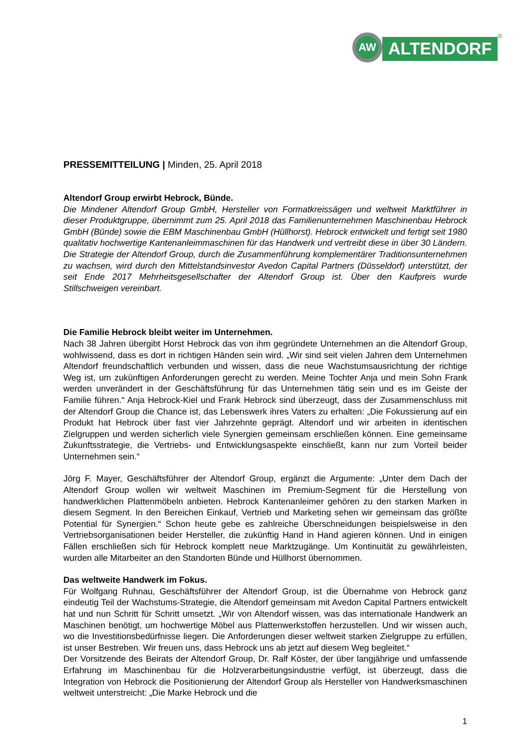AW
ALTENDORF
®
PRESSEMITTEILUNG | Minden, 25. April 2018
Altendorf Group erwirbt Hebrock, Bünde.
Die Mindener Altendorf Group GmbH, Hersteller von Formatkreissägen und weltweit Marktführer in dieser Produktgruppe, übernimmt zum 25. April 2018 das Familienunternehmen Maschinenbau Hebrock GmbH (Bünde) sowie die EBM Maschinenbau GmbH (Hüllhorst). Hebrock entwickelt und fertigt seit 1980 qualitativ hochwertige Kantenanleimmaschinen für das Handwerk und vertreibt diese in über 30 Ländern. Die Strategie der Altendorf Group, durch die Zusammenführung komplementärer Traditionsunternehmen zu wachsen, wird durch den Mittelstandsinvestor Avedon Capital Partners (Düsseldorf) unterstützt, der seit Ende 2017 Mehrheitsgesellschafter der Altendorf Group ist. Über den Kaufpreis wurde Stillschweigen vereinbart.
Die Familie Hebrock bleibt weiter im Unternehmen.
Nach 38 Jahren übergibt Horst Hebrock das von ihm gegründete Unternehmen an die Altendorf Group, wohlwissend, dass es dort in richtigen Händen sein wird. „Wir sind seit vielen Jahren dem Unternehmen Altendorf freundschaftlich verbunden und wissen, dass die neue Wachstumsausrichtung der richtige Weg ist, um zukünftigen Anforderungen gerecht zu werden. Meine Tochter Anja und mein Sohn Frank werden unverändert in der Geschäftsführung für das Unternehmen tätig sein und es im Geiste der Familie führen.“ Anja Hebrock-Kiel und Frank Hebrock sind überzeugt, dass der Zusammenschluss mit der Altendorf Group die Chance ist, das Lebenswerk ihres Vaters zu erhalten: „Die Fokussierung auf ein Produkt hat Hebrock über fast vier Jahrzehnte geprägt. Altendorf und wir arbeiten in identischen Zielgruppen und werden sicherlich viele Synergien gemeinsam erschließen können. Eine gemeinsame Zukunftsstrategie, die Vertriebs- und Entwicklungsaspekte einschließt, kann nur zum Vorteil beider Unternehmen sein.“
Jörg F. Mayer, Geschäftsführer der Altendorf Group, ergänzt die Argumente: „Unter dem Dach der Altendorf Group wollen wir weltweit Maschinen im Premium-Segment für die Herstellung von handwerklichen Plattenmöbeln anbieten. Hebrock Kantenanleimer gehören zu den starken Marken in diesem Segment. In den Bereichen Einkauf, Vertrieb und Marketing sehen wir gemeinsam das größte Potential für Synergien.“ Schon heute gebe es zahlreiche Überschneidungen beispielsweise in den Vertriebsorganisationen beider Hersteller, die zukünftig Hand in Hand agieren können. Und in einigen Fällen erschließen sich für Hebrock komplett neue Marktzugänge. Um Kontinuität zu gewährleisten, wurden alle Mitarbeiter an den Standorten Bünde und Hüllhorst übernommen.
Das weltweite Handwerk im Fokus.
Für Wolfgang Ruhnau, Geschäftsführer der Altendorf Group, ist die Übernahme von Hebrock ganz eindeutig Teil der Wachstums-Strategie, die Altendorf gemeinsam mit Avedon Capital Partners entwickelt hat und nun Schritt für Schritt umsetzt. „Wir von Altendorf wissen, was das internationale Handwerk an Maschinen benötigt, um hochwertige Möbel aus Plattenwerkstoffen herzustellen. Und wir wissen auch, wo die Investitionsbedürfnisse liegen. Die Anforderungen dieser weltweit starken Zielgruppe zu erfüllen, ist unser Bestreben. Wir freuen uns, dass Hebrock uns ab jetzt auf diesem Weg begleitet.“
Der Vorsitzende des Beirats der Altendorf Group, Dr. Ralf Köster, der über langjährige und umfassende Erfahrung im Maschinenbau für die Holzverarbeitungsindustrie verfügt, ist überzeugt, dass die Integration von Hebrock die Positionierung der Altendorf Group als Hersteller von Handwerksmaschinen weltweit unterstreicht: „Die Marke Hebrock und die
1